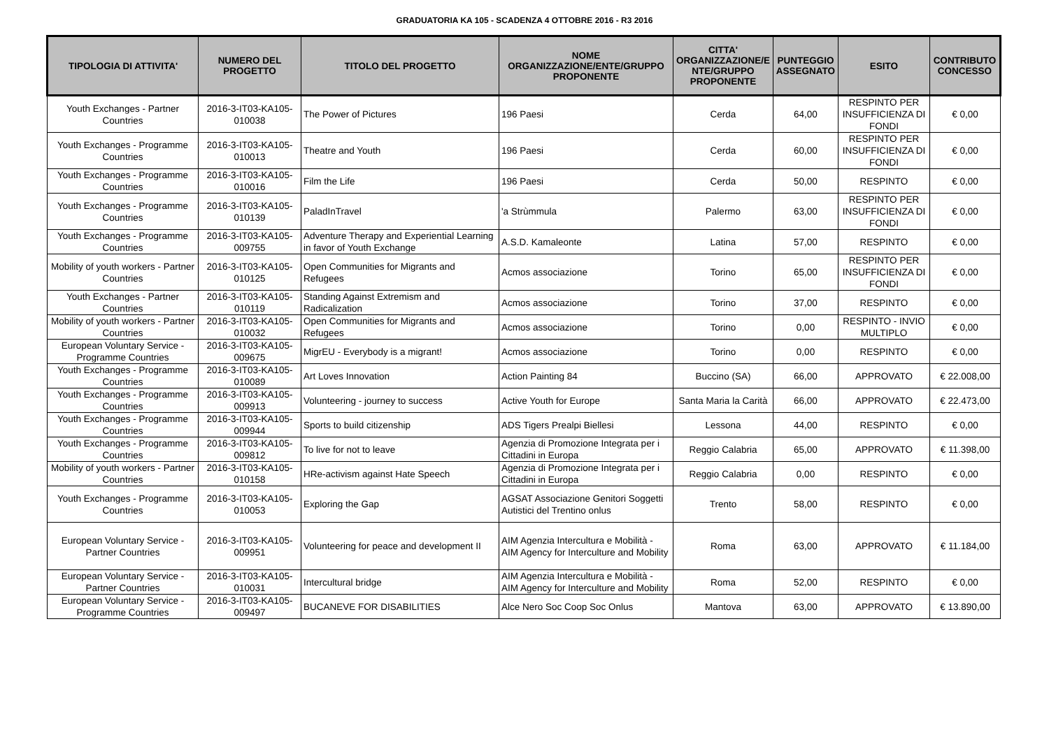GRADUATORIA KA 105 - SCADENZA 4 OTTOBRE 2016 - R3 2016
| TIPOLOGIA DI ATTIVITA' | NUMERO DEL PROGETTO | TITOLO DEL PROGETTO | NOME ORGANIZZAZIONE/ENTE/GRUPPO PROPONENTE | CITTA' ORGANIZZAZIONE/E NTE/GRUPPO PROPONENTE | PUNTEGGIO ASSEGNATO | ESITO | CONTRIBUTO CONCESSO |
| --- | --- | --- | --- | --- | --- | --- | --- |
| Youth Exchanges - Partner Countries | 2016-3-IT03-KA105-010038 | The Power of Pictures | 196 Paesi | Cerda | 64,00 | RESPINTO PER INSUFFICIENZA DI FONDI | € 0,00 |
| Youth Exchanges - Programme Countries | 2016-3-IT03-KA105-010013 | Theatre and Youth | 196 Paesi | Cerda | 60,00 | RESPINTO PER INSUFFICIENZA DI FONDI | € 0,00 |
| Youth Exchanges - Programme Countries | 2016-3-IT03-KA105-010016 | Film the Life | 196 Paesi | Cerda | 50,00 | RESPINTO | € 0,00 |
| Youth Exchanges - Programme Countries | 2016-3-IT03-KA105-010139 | PaladInTravel | 'a Strùmmula | Palermo | 63,00 | RESPINTO PER INSUFFICIENZA DI FONDI | € 0,00 |
| Youth Exchanges - Programme Countries | 2016-3-IT03-KA105-009755 | Adventure Therapy and Experiential Learning in favor of Youth Exchange | A.S.D. Kamaleonte | Latina | 57,00 | RESPINTO | € 0,00 |
| Mobility of youth workers - Partner Countries | 2016-3-IT03-KA105-010125 | Open Communities for Migrants and Refugees | Acmos associazione | Torino | 65,00 | RESPINTO PER INSUFFICIENZA DI FONDI | € 0,00 |
| Youth Exchanges - Partner Countries | 2016-3-IT03-KA105-010119 | Standing Against Extremism and Radicalization | Acmos associazione | Torino | 37,00 | RESPINTO | € 0,00 |
| Mobility of youth workers - Partner Countries | 2016-3-IT03-KA105-010032 | Open Communities for Migrants and Refugees | Acmos associazione | Torino | 0,00 | RESPINTO - INVIO MULTIPLO | € 0,00 |
| European Voluntary Service - Programme Countries | 2016-3-IT03-KA105-009675 | MigrEU - Everybody is a migrant! | Acmos associazione | Torino | 0,00 | RESPINTO | € 0,00 |
| Youth Exchanges - Programme Countries | 2016-3-IT03-KA105-010089 | Art Loves Innovation | Action Painting 84 | Buccino (SA) | 66,00 | APPROVATO | € 22.008,00 |
| Youth Exchanges - Programme Countries | 2016-3-IT03-KA105-009913 | Volunteering - journey to success | Active Youth for Europe | Santa Maria la Carità | 66,00 | APPROVATO | € 22.473,00 |
| Youth Exchanges - Programme Countries | 2016-3-IT03-KA105-009944 | Sports to build citizenship | ADS Tigers Prealpi Biellesi | Lessona | 44,00 | RESPINTO | € 0,00 |
| Youth Exchanges - Programme Countries | 2016-3-IT03-KA105-009812 | To live for not to leave | Agenzia di Promozione Integrata per i Cittadini in Europa | Reggio Calabria | 65,00 | APPROVATO | € 11.398,00 |
| Mobility of youth workers - Partner Countries | 2016-3-IT03-KA105-010158 | HRe-activism against Hate Speech | Agenzia di Promozione Integrata per i Cittadini in Europa | Reggio Calabria | 0,00 | RESPINTO | € 0,00 |
| Youth Exchanges - Programme Countries | 2016-3-IT03-KA105-010053 | Exploring the Gap | AGSAT Associazione Genitori Soggetti Autistici del Trentino onlus | Trento | 58,00 | RESPINTO | € 0,00 |
| European Voluntary Service - Partner Countries | 2016-3-IT03-KA105-009951 | Volunteering for peace and development II | AIM Agenzia Intercultura e Mobilità - AIM Agency for Interculture and Mobility | Roma | 63,00 | APPROVATO | € 11.184,00 |
| European Voluntary Service - Partner Countries | 2016-3-IT03-KA105-010031 | Intercultural bridge | AIM Agenzia Intercultura e Mobilità - AIM Agency for Interculture and Mobility | Roma | 52,00 | RESPINTO | € 0,00 |
| European Voluntary Service - Programme Countries | 2016-3-IT03-KA105-009497 | BUCANEVE FOR DISABILITIES | Alce Nero Soc Coop Soc Onlus | Mantova | 63,00 | APPROVATO | € 13.890,00 |